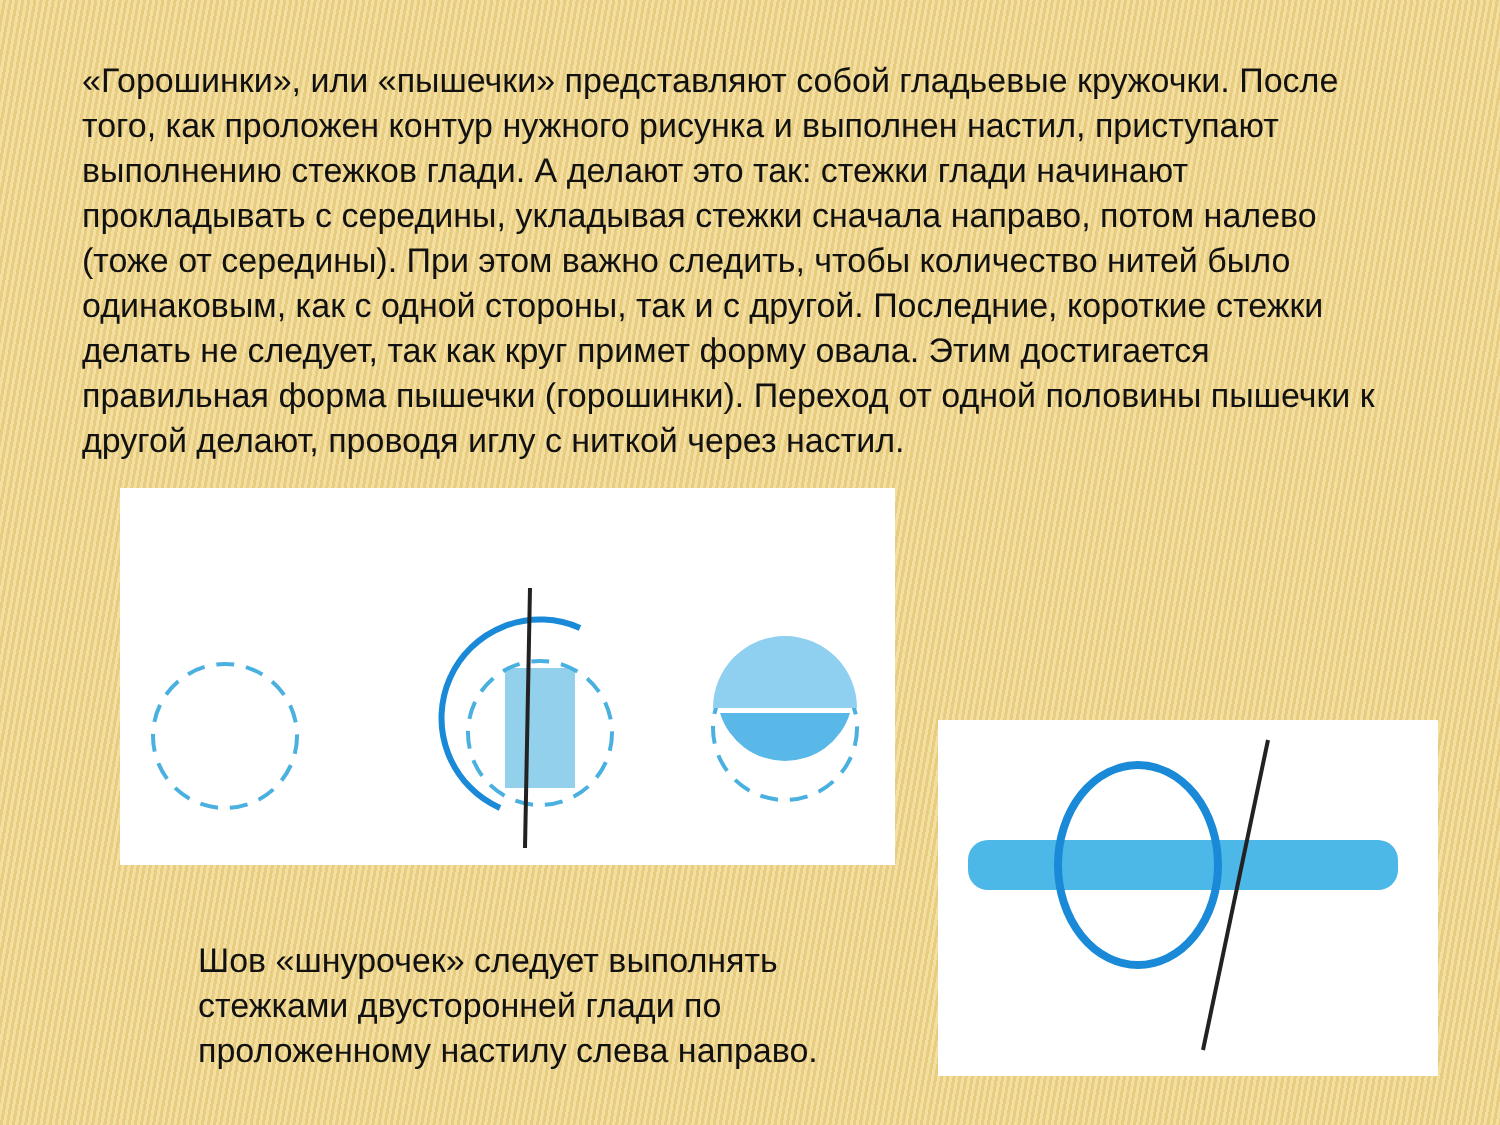«Горошинки», или «пышечки» представляют собой гладьевые кружочки. После того, как проложен контур нужного рисунка и выполнен настил, приступают выполнению стежков глади. А делают это так: стежки глади начинают прокладывать с середины, укладывая стежки сначала направо, потом налево (тоже от середины). При этом важно следить, чтобы количество нитей было одинаковым, как с одной стороны, так и с другой. Последние, короткие стежки делать не следует, так как круг примет форму овала. Этим достигается правильная форма пышечки (горошинки). Переход от одной половины пышечки к другой делают, проводя иглу с ниткой через настил.
Шов «шнурочек» следует выполнять стежками двусторонней глади по проложенному настилу слева направо.